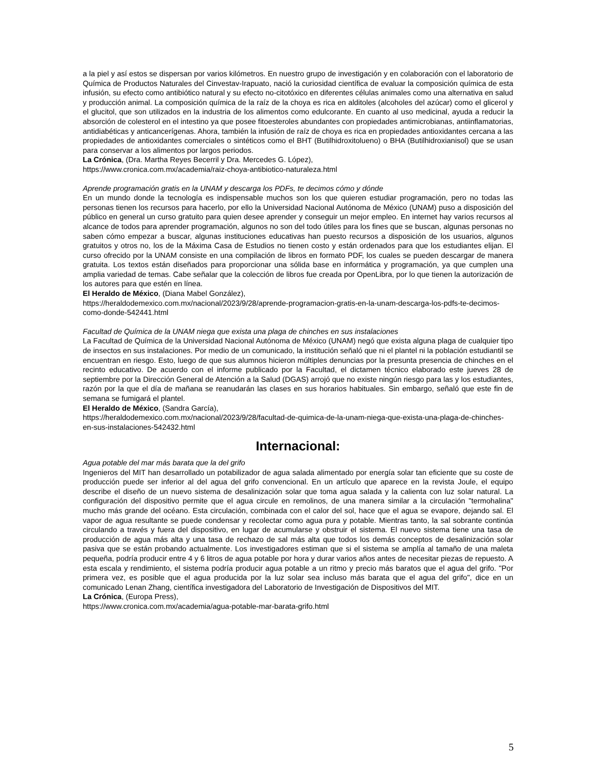a la piel y así estos se dispersan por varios kilómetros. En nuestro grupo de investigación y en colaboración con el laboratorio de Química de Productos Naturales del Cinvestav-Irapuato, nació la curiosidad científica de evaluar la composición química de esta infusión, su efecto como antibiótico natural y su efecto no-citotóxico en diferentes células animales como una alternativa en salud y producción animal. La composición química de la raíz de la choya es rica en alditoles (alcoholes del azúcar) como el glicerol y el glucitol, que son utilizados en la industria de los alimentos como edulcorante. En cuanto al uso medicinal, ayuda a reducir la absorción de colesterol en el intestino ya que posee fitoesteroles abundantes con propiedades antimicrobianas, antiinflamatorias, antidiabéticas y anticancerígenas. Ahora, también la infusión de raíz de choya es rica en propiedades antioxidantes cercana a las propiedades de antioxidantes comerciales o sintéticos como el BHT (Butilhidroxitolueno) o BHA (Butilhidroxianisol) que se usan para conservar a los alimentos por largos periodos.
La Crónica, (Dra. Martha Reyes Becerril y Dra. Mercedes G. López),
https://www.cronica.com.mx/academia/raiz-choya-antibiotico-naturaleza.html
Aprende programación gratis en la UNAM y descarga los PDFs, te decimos cómo y dónde
En un mundo donde la tecnología es indispensable muchos son los que quieren estudiar programación, pero no todas las personas tienen los recursos para hacerlo, por ello la Universidad Nacional Autónoma de México (UNAM) puso a disposición del público en general un curso gratuito para quien desee aprender y conseguir un mejor empleo. En internet hay varios recursos al alcance de todos para aprender programación, algunos no son del todo útiles para los fines que se buscan, algunas personas no saben cómo empezar a buscar, algunas instituciones educativas han puesto recursos a disposición de los usuarios, algunos gratuitos y otros no, los de la Máxima Casa de Estudios no tienen costo y están ordenados para que los estudiantes elijan. El curso ofrecido por la UNAM consiste en una compilación de libros en formato PDF, los cuales se pueden descargar de manera gratuita. Los textos están diseñados para proporcionar una sólida base en informática y programación, ya que cumplen una amplia variedad de temas. Cabe señalar que la colección de libros fue creada por OpenLibra, por lo que tienen la autorización de los autores para que estén en línea.
El Heraldo de México, (Diana Mabel González),
https://heraldodemexico.com.mx/nacional/2023/9/28/aprende-programacion-gratis-en-la-unam-descarga-los-pdfs-te-decimos-como-donde-542441.html
Facultad de Química de la UNAM niega que exista una plaga de chinches en sus instalaciones
La Facultad de Química de la Universidad Nacional Autónoma de México (UNAM) negó que exista alguna plaga de cualquier tipo de insectos en sus instalaciones. Por medio de un comunicado, la institución señaló que ni el plantel ni la población estudiantil se encuentran en riesgo. Esto, luego de que sus alumnos hicieron múltiples denuncias por la presunta presencia de chinches en el recinto educativo. De acuerdo con el informe publicado por la Facultad, el dictamen técnico elaborado este jueves 28 de septiembre por la Dirección General de Atención a la Salud (DGAS) arrojó que no existe ningún riesgo para las y los estudiantes, razón por la que el día de mañana se reanudarán las clases en sus horarios habituales. Sin embargo, señaló que este fin de semana se fumigará el plantel.
El Heraldo de México, (Sandra García),
https://heraldodemexico.com.mx/nacional/2023/9/28/facultad-de-quimica-de-la-unam-niega-que-exista-una-plaga-de-chinches-en-sus-instalaciones-542432.html
Internacional:
Agua potable del mar más barata que la del grifo
Ingenieros del MIT han desarrollado un potabilizador de agua salada alimentado por energía solar tan eficiente que su coste de producción puede ser inferior al del agua del grifo convencional. En un artículo que aparece en la revista Joule, el equipo describe el diseño de un nuevo sistema de desalinización solar que toma agua salada y la calienta con luz solar natural. La configuración del dispositivo permite que el agua circule en remolinos, de una manera similar a la circulación "termohalina" mucho más grande del océano. Esta circulación, combinada con el calor del sol, hace que el agua se evapore, dejando sal. El vapor de agua resultante se puede condensar y recolectar como agua pura y potable. Mientras tanto, la sal sobrante continúa circulando a través y fuera del dispositivo, en lugar de acumularse y obstruir el sistema. El nuevo sistema tiene una tasa de producción de agua más alta y una tasa de rechazo de sal más alta que todos los demás conceptos de desalinización solar pasiva que se están probando actualmente. Los investigadores estiman que si el sistema se amplía al tamaño de una maleta pequeña, podría producir entre 4 y 6 litros de agua potable por hora y durar varios años antes de necesitar piezas de repuesto. A esta escala y rendimiento, el sistema podría producir agua potable a un ritmo y precio más baratos que el agua del grifo. "Por primera vez, es posible que el agua producida por la luz solar sea incluso más barata que el agua del grifo", dice en un comunicado Lenan Zhang, científica investigadora del Laboratorio de Investigación de Dispositivos del MIT.
La Crónica, (Europa Press),
https://www.cronica.com.mx/academia/agua-potable-mar-barata-grifo.html
5